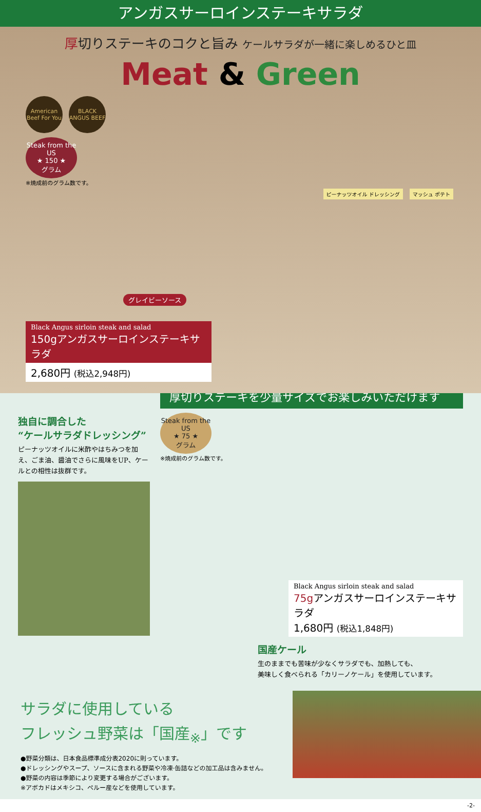アンガスサーロインステーキサラダ
厚切りステーキのコクと旨み ケールサラダが一緒に楽しめるひと皿
Meat & Green
American Beef For You
BLACK ANGUS BEEF
Steak from the US
★ 150 ★
グラム
※焼成前のグラム数です。
ピーナッツオイル ドレッシング マッシュ ポテト
グレイビーソース
Black Angus sirloin steak and salad
150gアンガスサーロインステーキサラダ
2,680円 (税込2,948円)
独自に調合した
“ケールサラダドレッシング”
ピーナッツオイルに米酢やはちみつを加え、ごま油、醤油でさらに風味をUP、ケールとの相性は抜群です。
厚切りステーキを少量サイズでお楽しみいただけます
Steak from the US
★ 75 ★
グラム
※焼成前のグラム数です。
Black Angus sirloin steak and salad
75gアンガスサーロインステーキサラダ
1,680円 (税込1,848円)
国産ケール
生のままでも苦味が少なくサラダでも、加熱しても、
美味しく食べられる「カリーノケール」を使用しています。
サラダに使用している
フレッシュ野菜は「国産<sub>※</sub>」です
●野菜分類は、日本食品標準成分表2020に則っています。
●ドレッシングやスープ、ソースに含まれる野菜や冷凍·缶詰などの加工品は含みません。
●野菜の内容は季節により変更する場合がございます。
※アボカドはメキシコ、ペルー産などを使用しています。
-2-